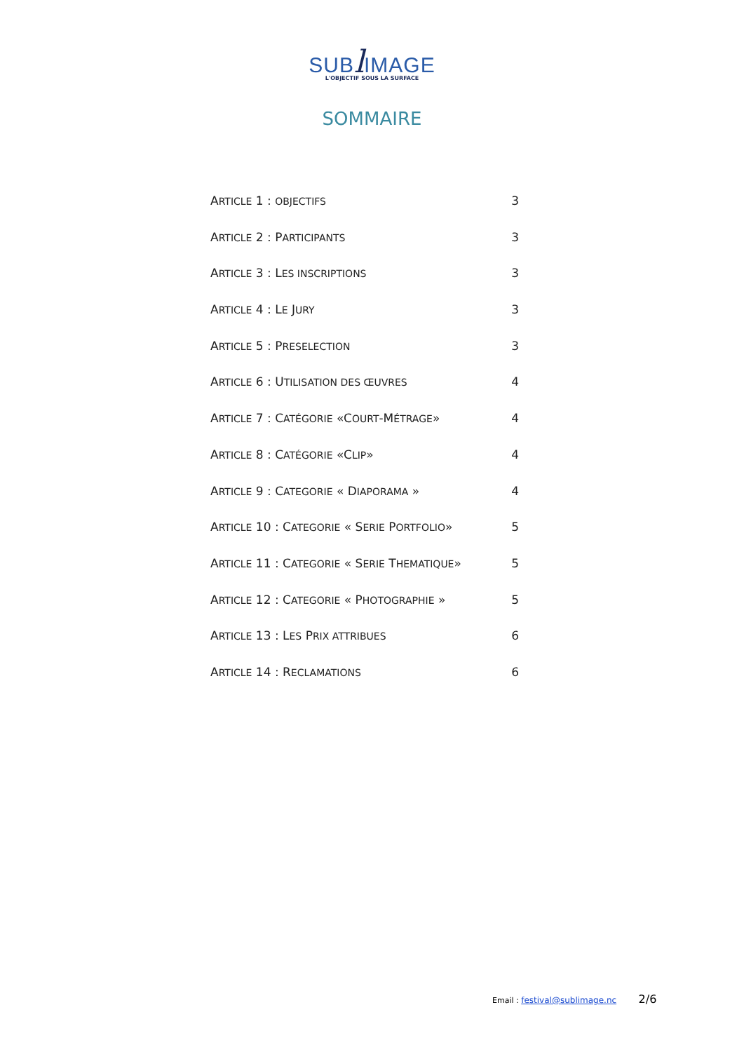SUB lIMAGE
L'OBJECTIF SOUS LA SURFACE
SOMMAIRE
ARTICLE 1 : OBJECTIFS 3
ARTICLE 2 : PARTICIPANTS 3
ARTICLE 3 : LES INSCRIPTIONS 3
ARTICLE 4 : LE JURY 3
ARTICLE 5 : PRESELECTION 3
ARTICLE 6 : UTILISATION DES ŒUVRES 4
ARTICLE 7 : CATÉGORIE «COURT-MÉTRAGE» 4
ARTICLE 8 : CATÉGORIE «CLIP» 4
ARTICLE 9 : CATEGORIE « DIAPORAMA » 4
ARTICLE 10 : CATEGORIE « SERIE PORTFOLIO» 5
ARTICLE 11 : CATEGORIE « SERIE THEMATIQUE» 5
ARTICLE 12 : CATEGORIE « PHOTOGRAPHIE » 5
ARTICLE 13 : LES PRIX ATTRIBUES 6
ARTICLE 14 : RECLAMATIONS 6
Email : festival@sublimage.nc 2/6